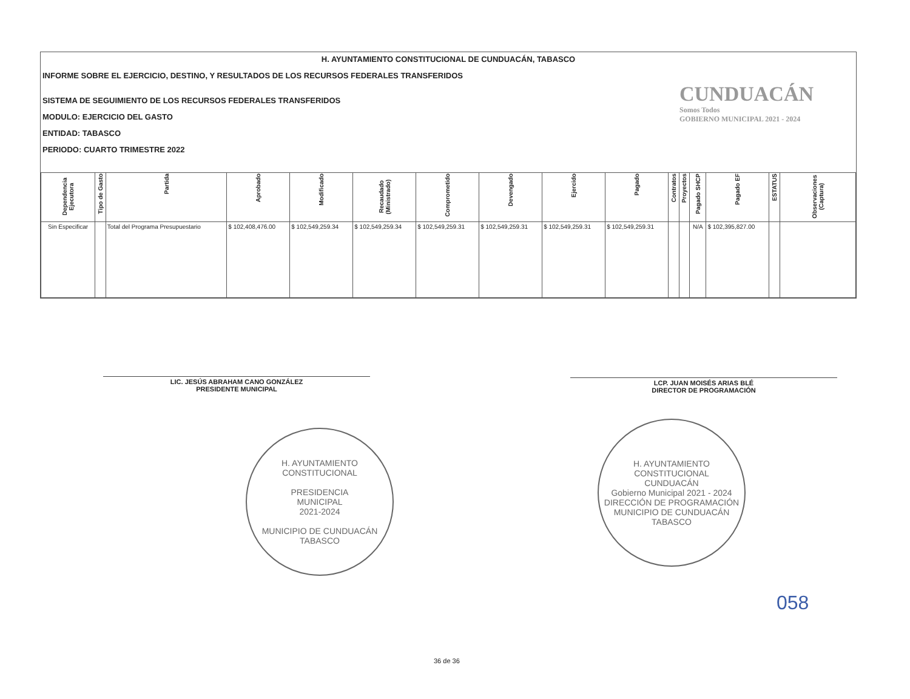H. AYUNTAMIENTO CONSTITUCIONAL DE CUNDUACÁN, TABASCO
INFORME SOBRE EL EJERCICIO, DESTINO, Y RESULTADOS DE LOS RECURSOS FEDERALES TRANSFERIDOS
SISTEMA DE SEGUIMIENTO DE LOS RECURSOS FEDERALES TRANSFERIDOS
MODULO: EJERCICIO DEL GASTO
ENTIDAD: TABASCO
PERIODO: CUARTO TRIMESTRE 2022
CUNDUACÁN
Somos Todos
GOBIERNO MUNICIPAL 2021 - 2024
| Dependencia Ejecutora | Tipo de Gasto | Partida | Aprobado | Modificado | Recaudado (Ministrado) | Comprometido | Devengado | Ejercido | Pagado | Contratos | Proyectos | Pagado SHCP | Pagado EF | ESTATUS | Observaciones (Captura) |
| --- | --- | --- | --- | --- | --- | --- | --- | --- | --- | --- | --- | --- | --- | --- | --- |
| Sin Especificar | | Total del Programa Presupuestario | $ 102,408,476.00 | $ 102,549,259.34 | $ 102,549,259.34 | $ 102,549,259.31 | $ 102,549,259.31 | $ 102,549,259.31 | $ 102,549,259.31 | | | N/A | $ 102,395,827.00 | | |
LIC. JESÚS ABRAHAM CANO GONZÁLEZ
PRESIDENTE MUNICIPAL
LCP. JUAN MOISÉS ARIAS BLÉ
DIRECTOR DE PROGRAMACIÓN
H. AYUNTAMIENTO CONSTITUCIONAL
PRESIDENCIA
MUNICIPAL
2021-2024
MUNICIPIO DE CUNDUACÁN TABASCO
H. AYUNTAMIENTO CONSTITUCIONAL
CUNDUACÁN
Gobierno Municipal 2021 - 2024
DIRECCIÓN DE PROGRAMACIÓN
MUNICIPIO DE CUNDUACÁN TABASCO
058
36 de 36